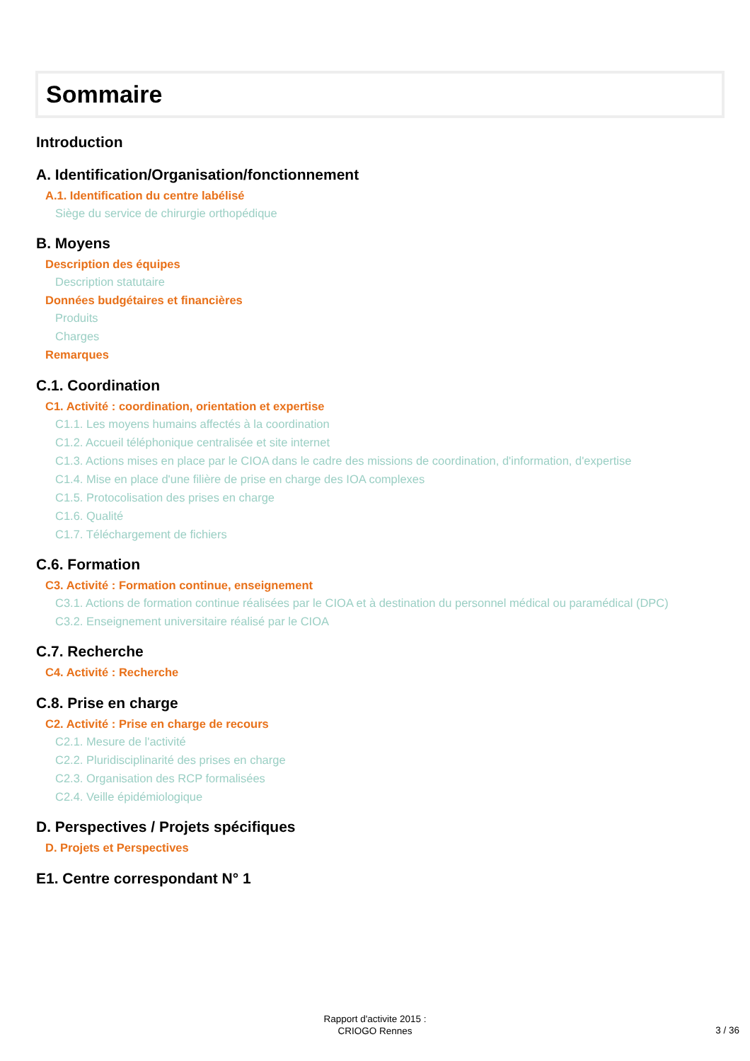Sommaire
Introduction
A. Identification/Organisation/fonctionnement
A.1. Identification du centre labélisé
Siège du service de chirurgie orthopédique
B. Moyens
Description des équipes
Description statutaire
Données budgétaires et financières
Produits
Charges
Remarques
C.1. Coordination
C1. Activité : coordination, orientation et expertise
C1.1. Les moyens humains affectés à la coordination
C1.2. Accueil téléphonique centralisée et site internet
C1.3. Actions mises en place par le CIOA dans le cadre des missions de coordination, d'information, d'expertise
C1.4. Mise en place d'une filière de prise en charge des IOA complexes
C1.5. Protocolisation des prises en charge
C1.6. Qualité
C1.7. Téléchargement de fichiers
C.6. Formation
C3. Activité : Formation continue, enseignement
C3.1. Actions de formation continue réalisées par le CIOA et à destination du personnel médical ou paramédical (DPC)
C3.2. Enseignement universitaire réalisé par le CIOA
C.7. Recherche
C4. Activité : Recherche
C.8. Prise en charge
C2. Activité : Prise en charge de recours
C2.1. Mesure de l'activité
C2.2. Pluridisciplinarité des prises en charge
C2.3. Organisation des RCP formalisées
C2.4. Veille épidémiologique
D. Perspectives / Projets spécifiques
D. Projets et Perspectives
E1. Centre correspondant N° 1
Rapport d'activite 2015 :
CRIOGO Rennes
3 / 36